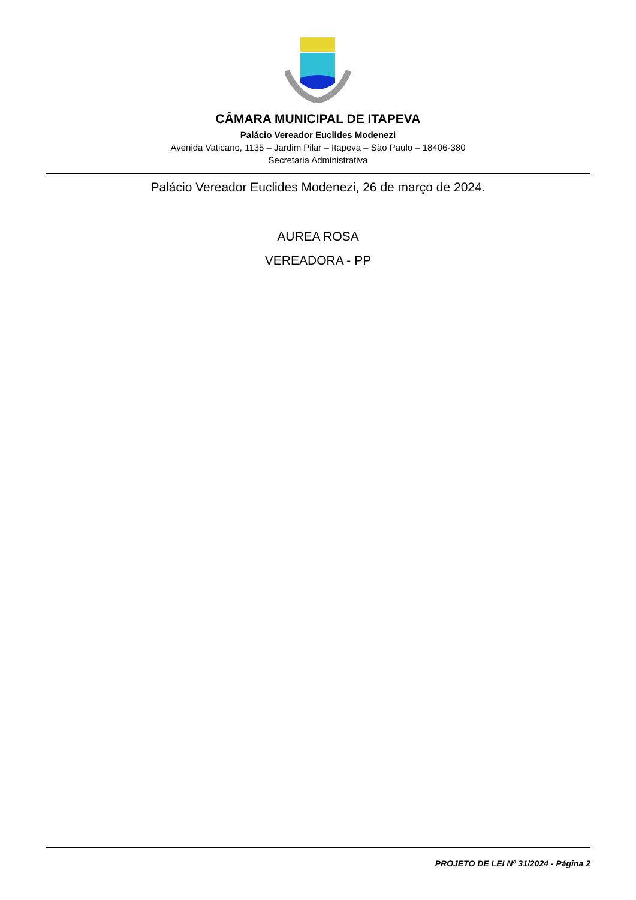CÂMARA MUNICIPAL DE ITAPEVA
Palácio Vereador Euclides Modenezi
Avenida Vaticano, 1135 – Jardim Pilar – Itapeva – São Paulo – 18406-380
Secretaria Administrativa
Palácio Vereador Euclides Modenezi, 26 de março de 2024.
AUREA ROSA
VEREADORA - PP
PROJETO DE LEI Nº 31/2024 - Página 2